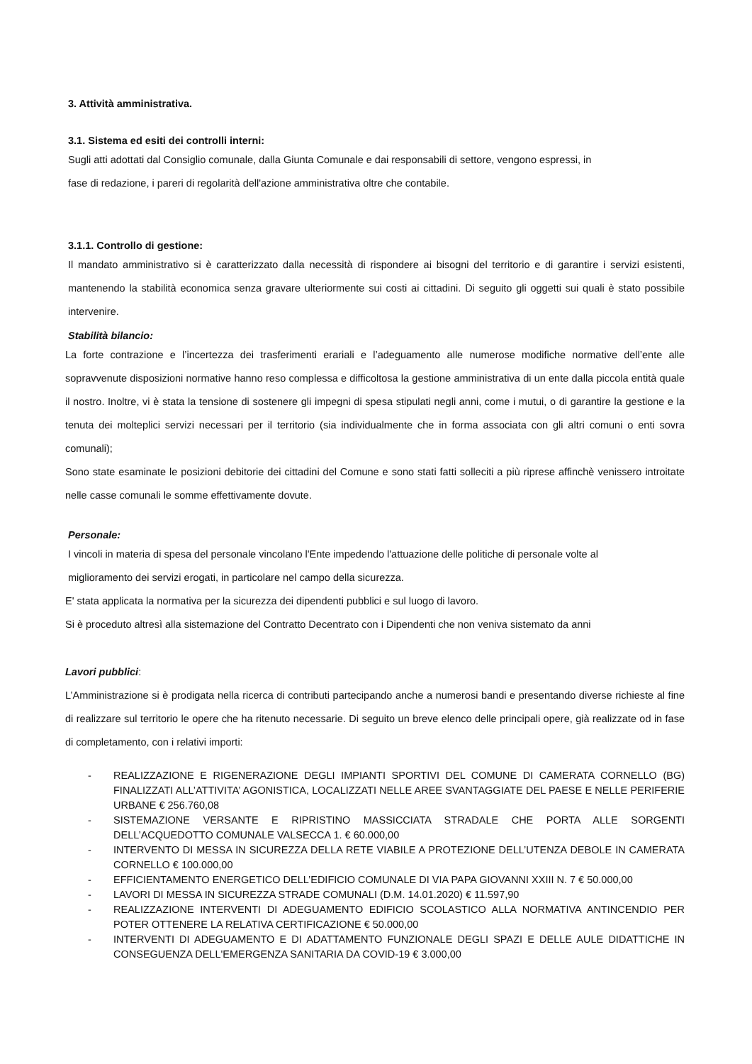3. Attività amministrativa.
3.1. Sistema ed esiti dei controlli interni:
Sugli atti adottati dal Consiglio comunale, dalla Giunta Comunale e dai responsabili di settore, vengono espressi, in
fase di redazione, i pareri di regolarità dell'azione amministrativa oltre che contabile.
3.1.1. Controllo di gestione:
Il mandato amministrativo si è caratterizzato dalla necessità di rispondere ai bisogni del territorio e di garantire i servizi esistenti, mantenendo la stabilità economica senza gravare ulteriormente sui costi ai cittadini. Di seguito gli oggetti sui quali è stato possibile intervenire.
Stabilità bilancio:
La forte contrazione e l’incertezza dei trasferimenti erariali e l’adeguamento alle numerose modifiche normative dell’ente alle sopravvenute disposizioni normative hanno reso complessa e difficoltosa la gestione amministrativa di un ente dalla piccola entità quale il nostro. Inoltre, vi è stata la tensione di sostenere gli impegni di spesa stipulati negli anni, come i mutui, o di garantire la gestione e la tenuta dei molteplici servizi necessari per il territorio (sia individualmente che in forma associata con gli altri comuni o enti sovra comunali);
Sono state esaminate le posizioni debitorie dei cittadini del Comune e sono stati fatti solleciti a più riprese affinchè venissero introitate nelle casse comunali le somme effettivamente dovute.
Personale:
I vincoli in materia di spesa del personale vincolano l'Ente impedendo l'attuazione delle politiche di personale volte al
miglioramento dei servizi erogati, in particolare nel campo della sicurezza.
E' stata applicata la normativa per la sicurezza dei dipendenti pubblici e sul luogo di lavoro.
Si è proceduto altresì alla sistemazione del Contratto Decentrato con i Dipendenti che non veniva sistemato da anni
Lavori pubblici:
L’Amministrazione si è prodigata nella ricerca di contributi partecipando anche a numerosi bandi e presentando diverse richieste al fine di realizzare sul territorio le opere che ha ritenuto necessarie. Di seguito un breve elenco delle principali opere, già realizzate od in fase di completamento, con i relativi importi:
- REALIZZAZIONE E RIGENERAZIONE DEGLI IMPIANTI SPORTIVI DEL COMUNE DI CAMERATA CORNELLO (BG) FINALIZZATI ALL’ATTIVITA’ AGONISTICA, LOCALIZZATI NELLE AREE SVANTAGGIATE DEL PAESE E NELLE PERIFERIE URBANE € 256.760,08
- SISTEMAZIONE VERSANTE E RIPRISTINO MASSICCIATA STRADALE CHE PORTA ALLE SORGENTI DELL’ACQUEDOTTO COMUNALE VALSECCA 1. € 60.000,00
- INTERVENTO DI MESSA IN SICUREZZA DELLA RETE VIABILE A PROTEZIONE DELL’UTENZA DEBOLE IN CAMERATA CORNELLO € 100.000,00
- EFFICIENTAMENTO ENERGETICO DELL’EDIFICIO COMUNALE DI VIA PAPA GIOVANNI XXIII N. 7 € 50.000,00
- LAVORI DI MESSA IN SICUREZZA STRADE COMUNALI (D.M. 14.01.2020) € 11.597,90
- REALIZZAZIONE INTERVENTI DI ADEGUAMENTO EDIFICIO SCOLASTICO ALLA NORMATIVA ANTINCENDIO PER POTER OTTENERE LA RELATIVA CERTIFICAZIONE € 50.000,00
- INTERVENTI DI ADEGUAMENTO E DI ADATTAMENTO FUNZIONALE DEGLI SPAZI E DELLE AULE DIDATTICHE IN CONSEGUENZA DELL'EMERGENZA SANITARIA DA COVID-19 € 3.000,00